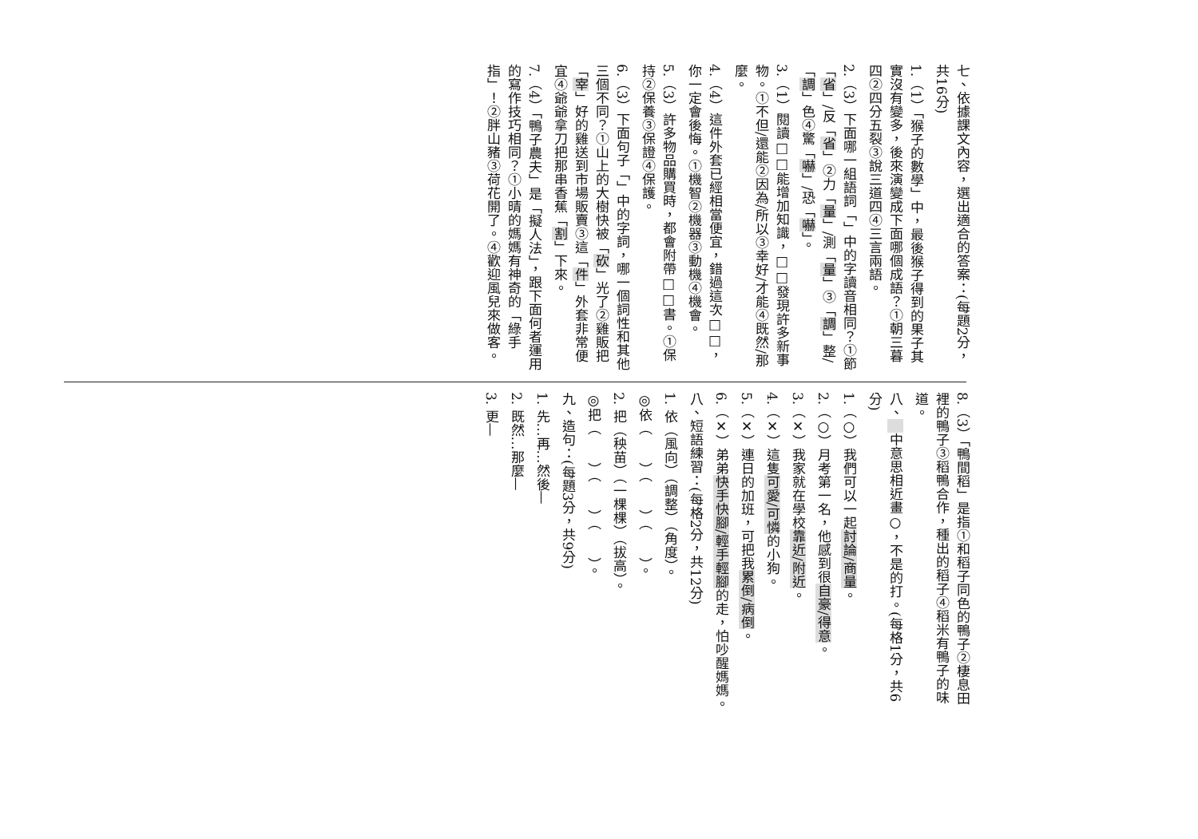七、依據課文內容，選出適合的答案：(每題2分，共16分)
1.（1）「猴子的數學」中，最後猴子得到的果子其實沒有變多，後來演變成下面哪個成語？①朝三暮四②四分五裂③說三道四④三言兩語。
2.（3）下面哪一組語詞「」中的字讀音相同？①節「省」/反「省」②力「量」/測「量」③「調」整/「調」色④驚「嚇」/恐「嚇」。
3.（1）閱讀□□能增加知識，□□發現許多新事物。①不但/還能②因為/所以③幸好/才能④既然/那麼。
4.（4）這件外套已經相當便宜，錯過這次□□，你一定會後悔。①機智②機器③動機④機會。
5.（3）許多物品購買時，都會附帶□□書。①保持②保養③保證④保護。
6.（3）下面句子「」中的字詞，哪一個詞性和其他三個不同？①山上的大樹快被「砍」光了②雞販把「宰」好的雞送到市場販賣③這「件」外套非常便宜④爺爺拿刀把那串香蕉「割」下來。
7.（4）「鴨子農夫」是「擬人法」，跟下面何者運用的寫作技巧相同？①小晴的媽媽有神奇的「綠手指」！②胖山豬③荷花開了。④歡迎風兒來做客。
8.（3）「鴨間稻」是指①和稻子同色的鴨子②棲息田裡的鴨子③稻鴨合作，種出的稻子④稻米有鴨子的味道。
八、　 中意思相近畫○，不是的打。(每格1分，共6分)
1.（○）我們可以一起討論/商量。
2.（○）月考第一名，他感到很自豪/得意。
3.（✕）我家就在學校靠近/附近。
4.（✕）這隻可愛/可憐的小狗。
5.（✕）連日的加班，可把我累倒/病倒。
6.（✕）弟弟快手快腳/輕手輕腳的走，怕吵醒媽媽。
八、短語練習：(每格2分，共12分)
1. 依（風向）（調整）（角度）。
◎依（　　）（　　）（　　）。
2. 把（秧苗）（一棵棵）（拔高）。
◎把（　　）（　　）（　　）。
九、造句：(每題3分，共9分)
1. 先…再…然後—
2. 既然…那麼—
3. 更—